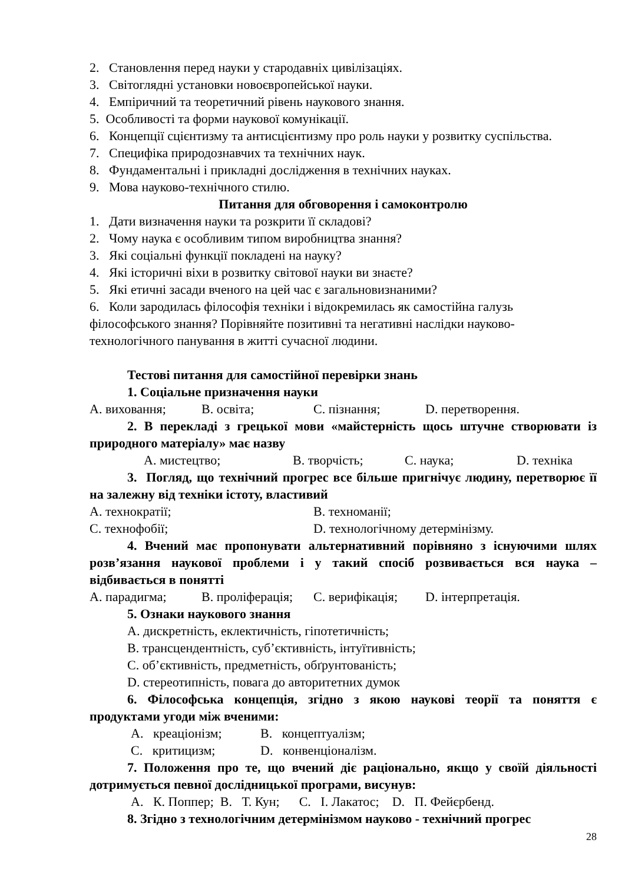2. Становлення перед науки у стародавніх цивілізаціях.
3. Світоглядні установки новоєвропейської науки.
4. Емпіричний та теоретичний рівень наукового знання.
5. Особливості та форми наукової комунікації.
6. Концепції сцієнтизму та антисцієнтизму про роль науки у розвитку суспільства.
7. Специфіка природознавчих та технічних наук.
8. Фундаментальні і прикладні дослідження в технічних науках.
9. Мова науково-технічного стилю.
Питання для обговорення і самоконтролю
1. Дати визначення науки та розкрити її складові?
2. Чому наука є особливим типом виробництва знання?
3. Які соціальні функції покладені на науку?
4. Які історичні віхи в розвитку світової науки ви знаєте?
5. Які етичні засади вченого на цей час є загальновизнаними?
6. Коли зародилась філософія техніки і відокремилась як самостійна галузь філософського знання? Порівняйте позитивні та негативні наслідки науково-технологічного панування в житті сучасної людини.
Тестові питання для самостійної перевірки знань
1. Соціальне призначення науки
A. виховання; B. освіта; C. пізнання; D. перетворення.
2. В перекладі з грецької мови «майстерність щось штучне створювати із природного матеріалу» має назву
A. мистецтво; B. творчість; C. наука; D. техніка
3. Погляд, що технічний прогрес все більше пригнічує людину, перетворює її на залежну від техніки істоту, властивий
A. технократії; B. техноманії;
C. технофобії; D. технологічному детермінізму.
4. Вчений має пропонувати альтернативний порівняно з існуючими шлях розв’язання наукової проблеми і у такий спосіб розвивається вся наука – відбивається в понятті
A. парадигма; B. проліферація; C. верифікація; D. інтерпретація.
5. Ознаки наукового знання
A. дискретність, еклектичність, гіпотетичність;
B. трансцендентність, суб’єктивність, інтуїтивність;
C. об’єктивність, предметність, обґрунтованість;
D. стереотипність, повага до авторитетних думок
6. Філософська концепція, згідно з якою наукові теорії та поняття є продуктами угоди між вченими:
A. креаціонізм; B. концептуалізм;
C. критицизм; D. конвенціоналізм.
7. Положення про те, що вчений діє раціонально, якщо у своїй діяльності дотримується певної дослідницької програми, висунув:
A. К. Поппер; B. Т. Кун; C. І. Лакатос; D. П. Фейєрбенд.
8. Згідно з технологічним детермінізмом науково - технічний прогрес
28